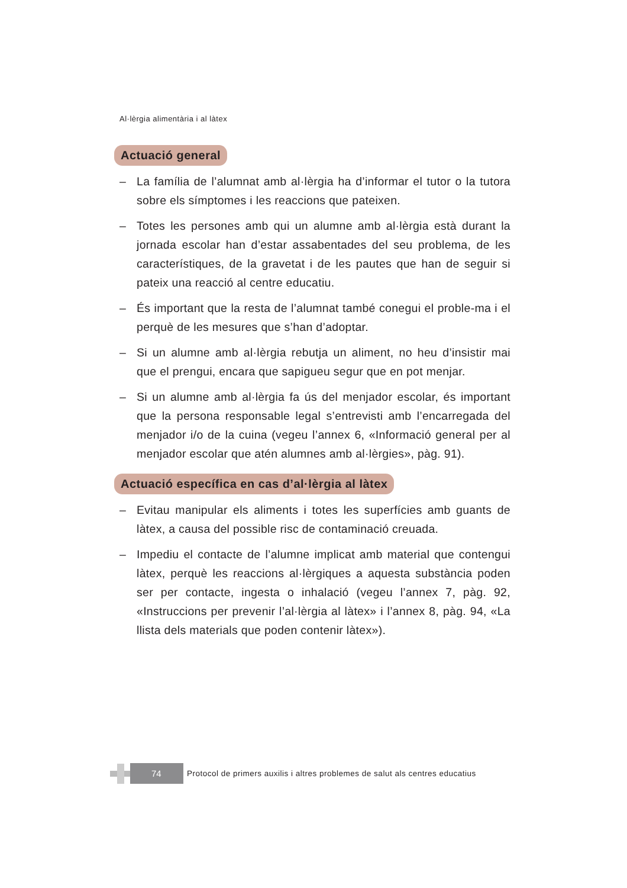Al·lèrgia alimentària i al làtex
Actuació general
– La família de l’alumnat amb al·lèrgia ha d’informar el tutor o la tutora sobre els símptomes i les reaccions que pateixen.
– Totes les persones amb qui un alumne amb al·lèrgia està durant la jornada escolar han d’estar assabentades del seu problema, de les característiques, de la gravetat i de les pautes que han de seguir si pateix una reacció al centre educatiu.
– És important que la resta de l’alumnat també conegui el proble-ma i el perquè de les mesures que s’han d’adoptar.
– Si un alumne amb al·lèrgia rebutja un aliment, no heu d’insistir mai que el prengui, encara que sapigueu segur que en pot menjar.
– Si un alumne amb al·lèrgia fa ús del menjador escolar, és important que la persona responsable legal s’entrevisti amb l’encarregada del menjador i/o de la cuina (vegeu l’annex 6, «Informació general per al menjador escolar que atén alumnes amb al·lèrgies», pàg. 91).
Actuació específica en cas d’al·lèrgia al làtex
– Evitau manipular els aliments i totes les superfícies amb guants de làtex, a causa del possible risc de contaminació creuada.
– Impediu el contacte de l’alumne implicat amb material que contengui làtex, perquè les reaccions al·lèrgiques a aquesta substància poden ser per contacte, ingesta o inhalació (vegeu l’annex 7, pàg. 92, «Instruccions per prevenir l’al·lèrgia al làtex» i l’annex 8, pàg. 94, «La llista dels materials que poden contenir làtex»).
74
Protocol de primers auxilis i altres problemes de salut als centres educatius